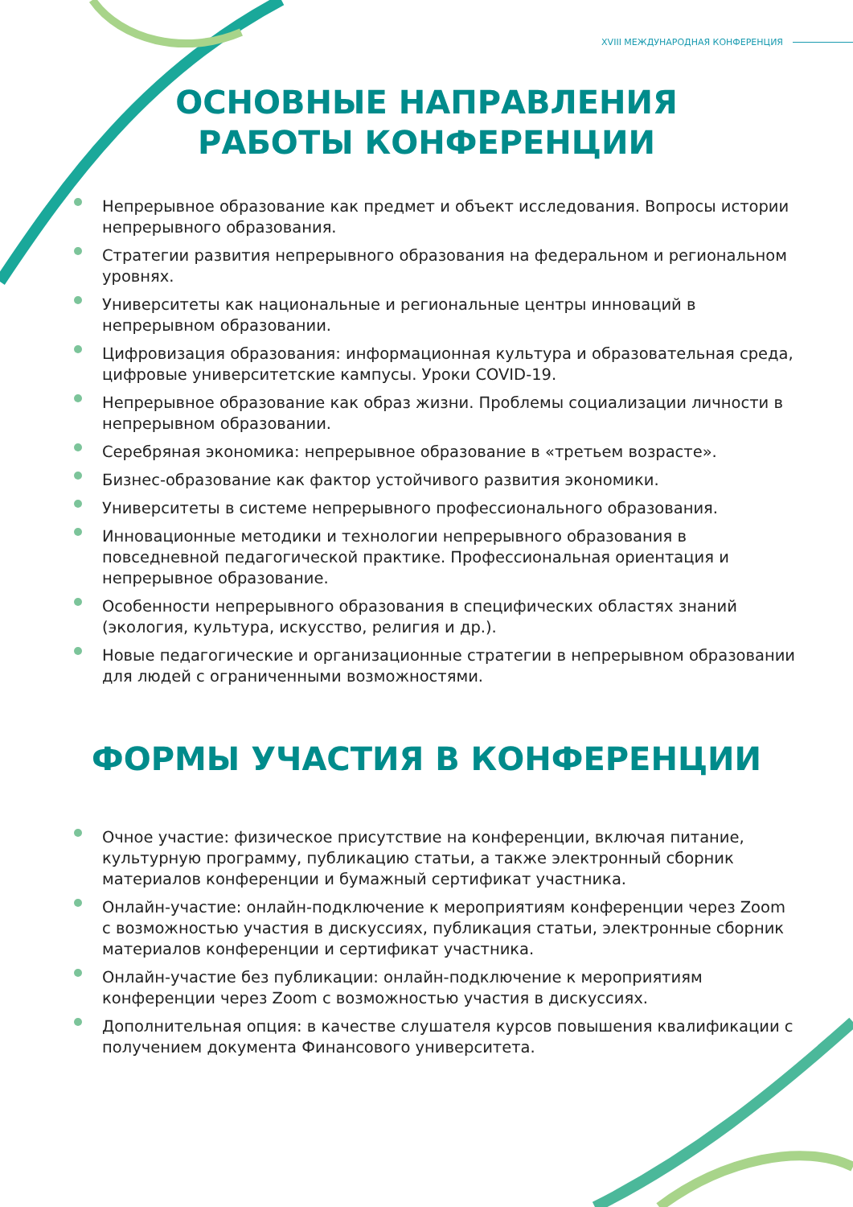XVIII МЕЖДУНАРОДНАЯ КОНФЕРЕНЦИЯ
ОСНОВНЫЕ НАПРАВЛЕНИЯ
РАБОТЫ КОНФЕРЕНЦИИ
Непрерывное образование как предмет и объект исследования. Вопросы истории непрерывного образования.
Стратегии развития непрерывного образования на федеральном и региональном уровнях.
Университеты как национальные и региональные центры инноваций в непрерывном образовании.
Цифровизация образования: информационная культура и образовательная среда, цифровые университетские кампусы. Уроки COVID-19.
Непрерывное образование как образ жизни. Проблемы социализации личности в непрерывном образовании.
Серебряная экономика: непрерывное образование в «третьем возрасте».
Бизнес-образование как фактор устойчивого развития экономики.
Университеты в системе непрерывного профессионального образования.
Инновационные методики и технологии непрерывного образования в повседневной педагогической практике. Профессиональная ориентация и непрерывное образование.
Особенности непрерывного образования в специфических областях знаний (экология, культура, искусство, религия и др.).
Новые педагогические и организационные стратегии в непрерывном образовании для людей с ограниченными возможностями.
ФОРМЫ УЧАСТИЯ В КОНФЕРЕНЦИИ
Очное участие: физическое присутствие на конференции, включая питание, культурную программу, публикацию статьи, а также электронный сборник материалов конференции и бумажный сертификат участника.
Онлайн-участие: онлайн-подключение к мероприятиям конференции через Zoom с возможностью участия в дискуссиях, публикация статьи, электронные сборник материалов конференции и сертификат участника.
Онлайн-участие без публикации: онлайн-подключение к мероприятиям конференции через Zoom с возможностью участия в дискуссиях.
Дополнительная опция: в качестве слушателя курсов повышения квалификации с получением документа Финансового университета.